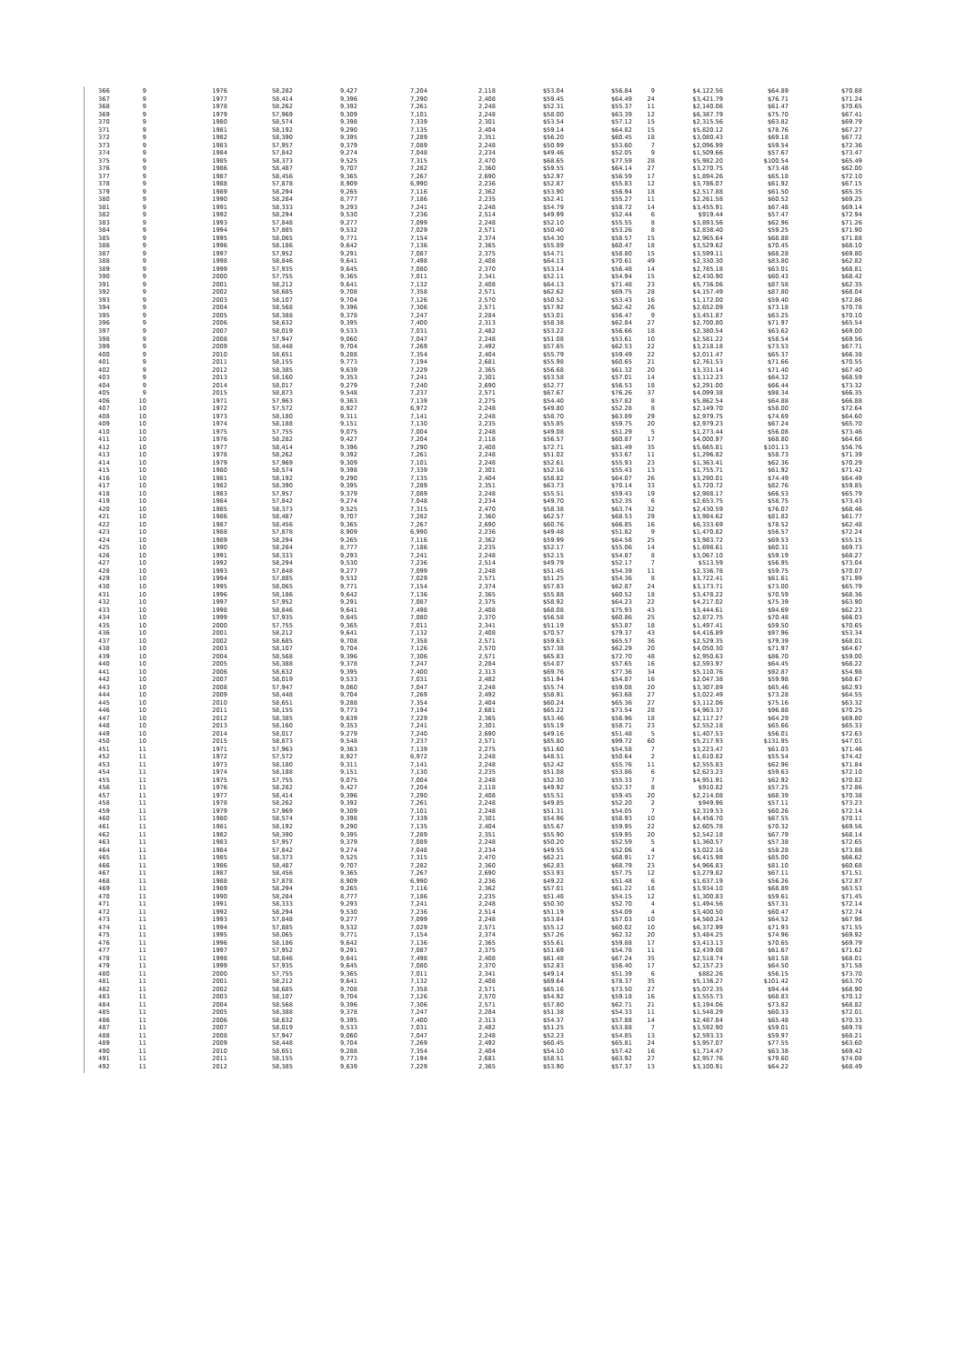| 366 | 9 | 1976 | 58,282 | 9,427 | 7,204 | 2,118 | $53.04 | $56.84 | 9 | $4,122.56 | $64.89 | $70.88 |
| 367 | 9 | 1977 | 58,414 | 9,396 | 7,290 | 2,408 | $59.45 | $64.49 | 24 | $3,421.79 | $76.71 | $71.24 |
| 368 | 9 | 1978 | 58,262 | 9,392 | 7,261 | 2,248 | $52.31 | $55.37 | 11 | $2,140.06 | $61.47 | $70.65 |
| 369 | 9 | 1979 | 57,969 | 9,309 | 7,101 | 2,248 | $58.00 | $63.39 | 12 | $6,387.79 | $75.70 | $67.41 |
| 370 | 9 | 1980 | 58,574 | 9,398 | 7,339 | 2,301 | $53.54 | $57.12 | 15 | $2,315.56 | $63.82 | $69.79 |
| 371 | 9 | 1981 | 58,192 | 9,290 | 7,135 | 2,404 | $59.14 | $64.82 | 15 | $5,820.12 | $78.76 | $67.27 |
| 372 | 9 | 1982 | 58,390 | 9,395 | 7,289 | 2,351 | $56.20 | $60.45 | 18 | $3,080.43 | $69.18 | $67.72 |
| 373 | 9 | 1983 | 57,957 | 9,379 | 7,089 | 2,248 | $50.99 | $53.60 | 7 | $2,096.99 | $59.54 | $72.36 |
| 374 | 9 | 1984 | 57,842 | 9,274 | 7,048 | 2,234 | $49.46 | $52.05 | 9 | $1,509.66 | $57.67 | $73.47 |
| 375 | 9 | 1985 | 58,373 | 9,525 | 7,315 | 2,470 | $68.65 | $77.59 | 28 | $5,982.20 | $100.54 | $65.49 |
| 376 | 9 | 1986 | 58,487 | 9,707 | 7,282 | 2,360 | $59.55 | $64.14 | 27 | $3,270.75 | $73.48 | $62.00 |
| 377 | 9 | 1987 | 58,456 | 9,365 | 7,267 | 2,690 | $52.97 | $56.59 | 17 | $1,894.26 | $65.18 | $72.10 |
| 378 | 9 | 1988 | 57,878 | 8,909 | 6,990 | 2,236 | $52.87 | $55.83 | 12 | $3,786.07 | $61.92 | $67.15 |
| 379 | 9 | 1989 | 58,294 | 9,265 | 7,116 | 2,362 | $53.90 | $56.94 | 18 | $2,517.88 | $61.50 | $65.35 |
| 380 | 9 | 1990 | 58,284 | 8,777 | 7,186 | 2,235 | $52.41 | $55.27 | 11 | $2,261.58 | $60.52 | $69.25 |
| 381 | 9 | 1991 | 58,333 | 9,293 | 7,241 | 2,248 | $54.79 | $58.72 | 14 | $3,455.91 | $67.48 | $69.14 |
| 382 | 9 | 1992 | 58,294 | 9,530 | 7,236 | 2,514 | $49.99 | $52.44 | 6 | $919.44 | $57.47 | $72.94 |
| 383 | 9 | 1993 | 57,848 | 9,277 | 7,099 | 2,248 | $52.10 | $55.55 | 8 | $3,893.56 | $62.96 | $71.26 |
| 384 | 9 | 1994 | 57,885 | 9,532 | 7,029 | 2,571 | $50.40 | $53.26 | 8 | $2,838.40 | $59.25 | $71.90 |
| 385 | 9 | 1995 | 58,065 | 9,771 | 7,154 | 2,374 | $54.30 | $58.57 | 15 | $2,965.64 | $68.88 | $71.88 |
| 386 | 9 | 1996 | 58,186 | 9,642 | 7,136 | 2,365 | $55.89 | $60.47 | 18 | $3,529.62 | $70.45 | $68.10 |
| 387 | 9 | 1997 | 57,952 | 9,291 | 7,087 | 2,375 | $54.71 | $58.80 | 15 | $3,599.11 | $68.28 | $69.80 |
| 388 | 9 | 1998 | 58,846 | 9,641 | 7,498 | 2,408 | $64.13 | $70.61 | 49 | $2,330.30 | $83.80 | $62.82 |
| 389 | 9 | 1999 | 57,935 | 9,645 | 7,080 | 2,370 | $53.14 | $56.48 | 14 | $2,785.18 | $63.01 | $68.81 |
| 390 | 9 | 2000 | 57,755 | 9,365 | 7,011 | 2,341 | $52.11 | $54.94 | 15 | $2,430.90 | $60.43 | $68.42 |
| 391 | 9 | 2001 | 58,212 | 9,641 | 7,132 | 2,408 | $64.13 | $71.48 | 23 | $5,736.06 | $87.58 | $62.35 |
| 392 | 9 | 2002 | 58,685 | 9,708 | 7,358 | 2,571 | $62.62 | $69.75 | 28 | $4,157.49 | $87.80 | $68.04 |
| 393 | 9 | 2003 | 58,107 | 9,704 | 7,126 | 2,570 | $50.52 | $53.43 | 16 | $1,172.00 | $59.40 | $72.86 |
| 394 | 9 | 2004 | 58,568 | 9,396 | 7,306 | 2,571 | $57.92 | $62.42 | 26 | $2,652.09 | $73.18 | $70.78 |
| 395 | 9 | 2005 | 58,388 | 9,378 | 7,247 | 2,284 | $53.01 | $56.47 | 9 | $3,451.87 | $63.25 | $70.10 |
| 396 | 9 | 2006 | 58,632 | 9,395 | 7,400 | 2,313 | $58.38 | $62.84 | 27 | $2,700.80 | $71.97 | $65.54 |
| 397 | 9 | 2007 | 58,019 | 9,533 | 7,031 | 2,482 | $53.22 | $56.66 | 18 | $2,380.54 | $63.62 | $69.00 |
| 398 | 9 | 2008 | 57,947 | 9,060 | 7,047 | 2,248 | $51.08 | $53.61 | 10 | $2,581.22 | $58.54 | $69.56 |
| 399 | 9 | 2009 | 58,448 | 9,704 | 7,269 | 2,492 | $57.65 | $62.53 | 22 | $3,218.18 | $73.53 | $67.71 |
| 400 | 9 | 2010 | 58,651 | 9,288 | 7,354 | 2,404 | $55.79 | $59.49 | 22 | $2,011.47 | $65.37 | $66.38 |
| 401 | 9 | 2011 | 58,155 | 9,773 | 7,194 | 2,681 | $55.98 | $60.65 | 21 | $2,761.53 | $71.66 | $70.55 |
| 402 | 9 | 2012 | 58,385 | 9,639 | 7,229 | 2,365 | $56.68 | $61.32 | 20 | $3,331.14 | $71.40 | $67.40 |
| 403 | 9 | 2013 | 58,160 | 9,353 | 7,241 | 2,301 | $53.58 | $57.01 | 14 | $3,112.23 | $64.32 | $68.59 |
| 404 | 9 | 2014 | 58,017 | 9,279 | 7,240 | 2,690 | $52.77 | $56.53 | 18 | $2,291.00 | $66.44 | $73.32 |
| 405 | 9 | 2015 | 58,873 | 9,548 | 7,237 | 2,571 | $67.67 | $76.26 | 37 | $4,099.38 | $98.34 | $66.35 |
| 406 | 10 | 1971 | 57,963 | 9,363 | 7,139 | 2,275 | $54.40 | $57.82 | 8 | $5,862.54 | $64.88 | $66.88 |
| 407 | 10 | 1972 | 57,572 | 8,927 | 6,972 | 2,248 | $49.80 | $52.28 | 8 | $2,149.70 | $58.00 | $72.64 |
| 408 | 10 | 1973 | 58,180 | 9,311 | 7,141 | 2,248 | $58.70 | $63.89 | 29 | $2,979.75 | $74.69 | $64.60 |
| 409 | 10 | 1974 | 58,188 | 9,151 | 7,130 | 2,235 | $55.85 | $59.75 | 20 | $2,979.23 | $67.24 | $65.70 |
| 410 | 10 | 1975 | 57,755 | 9,075 | 7,004 | 2,248 | $49.08 | $51.29 | 5 | $1,273.44 | $56.08 | $73.46 |
| 411 | 10 | 1976 | 58,282 | 9,427 | 7,204 | 2,118 | $56.57 | $60.87 | 17 | $4,000.97 | $68.80 | $64.68 |
| 412 | 10 | 1977 | 58,414 | 9,396 | 7,290 | 2,408 | $72.71 | $81.49 | 35 | $5,665.81 | $101.13 | $56.76 |
| 413 | 10 | 1978 | 58,262 | 9,392 | 7,261 | 2,248 | $51.02 | $53.67 | 11 | $1,296.82 | $58.73 | $71.39 |
| 414 | 10 | 1979 | 57,969 | 9,309 | 7,101 | 2,248 | $52.61 | $55.93 | 23 | $1,363.41 | $62.36 | $70.29 |
| 415 | 10 | 1980 | 58,574 | 9,398 | 7,339 | 2,301 | $52.16 | $55.43 | 13 | $1,755.71 | $61.92 | $71.42 |
| 416 | 10 | 1981 | 58,192 | 9,290 | 7,135 | 2,404 | $58.82 | $64.07 | 26 | $3,290.01 | $74.49 | $64.49 |
| 417 | 10 | 1982 | 58,390 | 9,395 | 7,289 | 2,351 | $63.73 | $70.14 | 33 | $3,720.72 | $82.76 | $59.85 |
| 418 | 10 | 1983 | 57,957 | 9,379 | 7,089 | 2,248 | $55.51 | $59.43 | 19 | $2,988.17 | $66.53 | $65.79 |
| 419 | 10 | 1984 | 57,842 | 9,274 | 7,048 | 2,234 | $49.70 | $52.35 | 6 | $2,653.75 | $58.75 | $73.43 |
| 420 | 10 | 1985 | 58,373 | 9,525 | 7,315 | 2,470 | $58.38 | $63.74 | 32 | $2,430.59 | $76.07 | $68.46 |
| 421 | 10 | 1986 | 58,487 | 9,707 | 7,282 | 2,360 | $62.57 | $68.53 | 29 | $3,984.62 | $81.82 | $61.77 |
| 422 | 10 | 1987 | 58,456 | 9,365 | 7,267 | 2,690 | $60.76 | $66.85 | 16 | $6,333.69 | $78.52 | $62.48 |
| 423 | 10 | 1988 | 57,878 | 8,909 | 6,990 | 2,236 | $49.48 | $51.82 | 9 | $1,470.82 | $56.57 | $72.24 |
| 424 | 10 | 1989 | 58,294 | 9,265 | 7,116 | 2,362 | $59.99 | $64.58 | 25 | $3,983.72 | $69.53 | $55.15 |
| 425 | 10 | 1990 | 58,284 | 8,777 | 7,186 | 2,235 | $52.17 | $55.06 | 14 | $1,698.61 | $60.31 | $69.73 |
| 426 | 10 | 1991 | 58,333 | 9,293 | 7,241 | 2,248 | $52.15 | $54.87 | 8 | $3,067.10 | $59.19 | $68.27 |
| 427 | 10 | 1992 | 58,294 | 9,530 | 7,236 | 2,514 | $49.79 | $52.17 | 7 | $513.59 | $56.95 | $73.04 |
| 428 | 10 | 1993 | 57,848 | 9,277 | 7,099 | 2,248 | $51.45 | $54.39 | 11 | $2,336.78 | $59.75 | $70.07 |
| 429 | 10 | 1994 | 57,885 | 9,532 | 7,029 | 2,571 | $51.25 | $54.36 | 8 | $3,722.41 | $61.61 | $71.99 |
| 430 | 10 | 1995 | 58,065 | 9,771 | 7,154 | 2,374 | $57.83 | $62.87 | 24 | $3,173.71 | $73.00 | $65.79 |
| 431 | 10 | 1996 | 58,186 | 9,642 | 7,136 | 2,365 | $55.88 | $60.52 | 18 | $3,478.22 | $70.59 | $68.36 |
| 432 | 10 | 1997 | 57,952 | 9,291 | 7,087 | 2,375 | $58.92 | $64.23 | 22 | $4,217.02 | $75.39 | $63.90 |
| 433 | 10 | 1998 | 58,846 | 9,641 | 7,498 | 2,408 | $68.08 | $75.93 | 43 | $3,444.61 | $94.69 | $62.23 |
| 434 | 10 | 1999 | 57,935 | 9,645 | 7,080 | 2,370 | $56.58 | $60.86 | 25 | $2,872.75 | $70.48 | $66.03 |
| 435 | 10 | 2000 | 57,755 | 9,365 | 7,011 | 2,341 | $51.19 | $53.87 | 18 | $1,497.41 | $59.50 | $70.65 |
| 436 | 10 | 2001 | 58,212 | 9,641 | 7,132 | 2,408 | $70.57 | $79.37 | 43 | $4,416.89 | $97.96 | $53.34 |
| 437 | 10 | 2002 | 58,685 | 9,708 | 7,358 | 2,571 | $59.63 | $65.57 | 36 | $2,529.35 | $79.39 | $68.01 |
| 438 | 10 | 2003 | 58,107 | 9,704 | 7,126 | 2,570 | $57.38 | $62.29 | 20 | $4,050.30 | $71.97 | $64.67 |
| 439 | 10 | 2004 | 58,568 | 9,396 | 7,306 | 2,571 | $65.83 | $72.70 | 48 | $2,950.63 | $86.70 | $59.00 |
| 440 | 10 | 2005 | 58,388 | 9,378 | 7,247 | 2,284 | $54.07 | $57.65 | 16 | $2,593.97 | $64.45 | $68.22 |
| 441 | 10 | 2006 | 58,632 | 9,395 | 7,400 | 2,313 | $69.76 | $77.36 | 34 | $5,110.76 | $92.87 | $54.98 |
| 442 | 10 | 2007 | 58,019 | 9,533 | 7,031 | 2,482 | $51.94 | $54.87 | 16 | $2,047.38 | $59.98 | $68.67 |
| 443 | 10 | 2008 | 57,947 | 9,060 | 7,047 | 2,248 | $55.74 | $59.08 | 20 | $3,307.89 | $65.46 | $62.93 |
| 444 | 10 | 2009 | 58,448 | 9,704 | 7,269 | 2,492 | $58.91 | $63.68 | 27 | $3,022.49 | $73.28 | $64.55 |
| 445 | 10 | 2010 | 58,651 | 9,288 | 7,354 | 2,404 | $60.24 | $65.36 | 27 | $3,112.06 | $75.16 | $63.32 |
| 446 | 10 | 2011 | 58,155 | 9,773 | 7,194 | 2,681 | $65.22 | $73.54 | 28 | $4,963.37 | $96.88 | $70.25 |
| 447 | 10 | 2012 | 58,385 | 9,639 | 7,229 | 2,365 | $53.46 | $56.96 | 18 | $2,117.27 | $64.29 | $69.80 |
| 448 | 10 | 2013 | 58,160 | 9,353 | 7,241 | 2,301 | $55.19 | $58.71 | 23 | $2,552.18 | $65.66 | $65.33 |
| 449 | 10 | 2014 | 58,017 | 9,279 | 7,240 | 2,690 | $49.16 | $51.48 | 5 | $1,407.53 | $56.01 | $72.63 |
| 450 | 10 | 2015 | 58,873 | 9,548 | 7,237 | 2,571 | $85.80 | $99.72 | 60 | $5,217.93 | $131.95 | $47.01 |
| 451 | 11 | 1971 | 57,963 | 9,363 | 7,139 | 2,275 | $51.60 | $54.58 | 7 | $3,223.47 | $61.03 | $71.46 |
| 452 | 11 | 1972 | 57,572 | 8,927 | 6,972 | 2,248 | $48.51 | $50.64 | 2 | $1,610.82 | $55.54 | $74.42 |
| 453 | 11 | 1973 | 58,180 | 9,311 | 7,141 | 2,248 | $52.42 | $55.76 | 11 | $2,555.83 | $62.96 | $71.84 |
| 454 | 11 | 1974 | 58,188 | 9,151 | 7,130 | 2,235 | $51.08 | $53.86 | 6 | $2,623.23 | $59.63 | $72.10 |
| 455 | 11 | 1975 | 57,755 | 9,075 | 7,004 | 2,248 | $52.30 | $55.33 | 7 | $4,951.91 | $62.92 | $70.82 |
| 456 | 11 | 1976 | 58,282 | 9,427 | 7,204 | 2,118 | $49.92 | $52.37 | 8 | $910.82 | $57.25 | $72.86 |
| 457 | 11 | 1977 | 58,414 | 9,396 | 7,290 | 2,408 | $55.51 | $59.45 | 20 | $2,214.08 | $68.39 | $70.38 |
| 458 | 11 | 1978 | 58,262 | 9,392 | 7,261 | 2,248 | $49.85 | $52.20 | 2 | $949.96 | $57.11 | $73.23 |
| 459 | 11 | 1979 | 57,969 | 9,309 | 7,101 | 2,248 | $51.31 | $54.05 | 7 | $2,319.53 | $60.26 | $72.14 |
| 460 | 11 | 1980 | 58,574 | 9,398 | 7,339 | 2,301 | $54.96 | $58.93 | 10 | $4,456.70 | $67.55 | $70.11 |
| 461 | 11 | 1981 | 58,192 | 9,290 | 7,135 | 2,404 | $55.67 | $59.95 | 22 | $2,605.78 | $70.32 | $69.56 |
| 462 | 11 | 1982 | 58,390 | 9,395 | 7,289 | 2,351 | $55.90 | $59.95 | 20 | $2,542.18 | $67.79 | $68.14 |
| 463 | 11 | 1983 | 57,957 | 9,379 | 7,089 | 2,248 | $50.20 | $52.59 | 5 | $1,360.57 | $57.38 | $72.65 |
| 464 | 11 | 1984 | 57,842 | 9,274 | 7,048 | 2,234 | $49.55 | $52.06 | 4 | $3,022.16 | $58.28 | $73.88 |
| 465 | 11 | 1985 | 58,373 | 9,525 | 7,315 | 2,470 | $62.21 | $68.91 | 17 | $6,415.98 | $85.00 | $66.62 |
| 466 | 11 | 1986 | 58,487 | 9,707 | 7,282 | 2,360 | $62.83 | $68.79 | 23 | $4,966.83 | $81.10 | $60.68 |
| 467 | 11 | 1987 | 58,456 | 9,365 | 7,267 | 2,690 | $53.93 | $57.75 | 12 | $3,279.82 | $67.11 | $71.51 |
| 468 | 11 | 1988 | 57,878 | 8,909 | 6,990 | 2,236 | $49.22 | $51.48 | 6 | $1,637.19 | $56.26 | $72.87 |
| 469 | 11 | 1989 | 58,294 | 9,265 | 7,116 | 2,362 | $57.01 | $61.22 | 18 | $3,934.10 | $68.89 | $63.53 |
| 470 | 11 | 1990 | 58,284 | 8,777 | 7,186 | 2,235 | $51.48 | $54.15 | 12 | $1,300.83 | $59.61 | $71.45 |
| 471 | 11 | 1991 | 58,333 | 9,293 | 7,241 | 2,248 | $50.30 | $52.70 | 4 | $1,494.56 | $57.31 | $72.14 |
| 472 | 11 | 1992 | 58,294 | 9,530 | 7,236 | 2,514 | $51.19 | $54.09 | 4 | $3,400.50 | $60.47 | $72.74 |
| 473 | 11 | 1993 | 57,848 | 9,277 | 7,099 | 2,248 | $53.84 | $57.03 | 10 | $4,560.24 | $64.52 | $67.98 |
| 474 | 11 | 1994 | 57,885 | 9,532 | 7,029 | 2,571 | $55.12 | $60.02 | 10 | $6,372.99 | $71.93 | $71.55 |
| 475 | 11 | 1995 | 58,065 | 9,771 | 7,154 | 2,374 | $57.26 | $62.32 | 20 | $3,484.25 | $74.96 | $69.92 |
| 476 | 11 | 1996 | 58,186 | 9,642 | 7,136 | 2,365 | $55.61 | $59.88 | 17 | $3,413.13 | $70.65 | $69.79 |
| 477 | 11 | 1997 | 57,952 | 9,291 | 7,087 | 2,375 | $51.69 | $54.78 | 11 | $2,439.08 | $61.67 | $71.62 |
| 478 | 11 | 1998 | 58,846 | 9,641 | 7,498 | 2,408 | $61.48 | $67.24 | 35 | $2,518.74 | $81.58 | $68.01 |
| 479 | 11 | 1999 | 57,935 | 9,645 | 7,080 | 2,370 | $52.83 | $56.40 | 17 | $2,157.23 | $64.50 | $71.58 |
| 480 | 11 | 2000 | 57,755 | 9,365 | 7,011 | 2,341 | $49.14 | $51.39 | 6 | $882.26 | $56.15 | $73.70 |
| 481 | 11 | 2001 | 58,212 | 9,641 | 7,132 | 2,408 | $69.64 | $78.37 | 35 | $5,136.27 | $101.42 | $63.70 |
| 482 | 11 | 2002 | 58,685 | 9,708 | 7,358 | 2,571 | $65.16 | $73.50 | 27 | $5,072.35 | $94.44 | $68.90 |
| 483 | 11 | 2003 | 58,107 | 9,704 | 7,126 | 2,570 | $54.92 | $59.18 | 16 | $3,555.73 | $68.83 | $70.12 |
| 484 | 11 | 2004 | 58,568 | 9,396 | 7,306 | 2,571 | $57.80 | $62.71 | 21 | $3,194.06 | $73.82 | $68.82 |
| 485 | 11 | 2005 | 58,388 | 9,378 | 7,247 | 2,284 | $51.38 | $54.33 | 11 | $1,548.29 | $60.33 | $72.01 |
| 486 | 11 | 2006 | 58,632 | 9,395 | 7,400 | 2,313 | $54.37 | $57.88 | 14 | $2,487.84 | $65.48 | $70.33 |
| 487 | 11 | 2007 | 58,019 | 9,533 | 7,031 | 2,482 | $51.25 | $53.88 | 7 | $3,592.90 | $59.01 | $69.78 |
| 488 | 11 | 2008 | 57,947 | 9,060 | 7,047 | 2,248 | $52.23 | $54.85 | 13 | $2,593.33 | $59.97 | $68.21 |
| 489 | 11 | 2009 | 58,448 | 9,704 | 7,269 | 2,492 | $60.45 | $65.81 | 24 | $3,957.07 | $77.55 | $63.60 |
| 490 | 11 | 2010 | 58,651 | 9,288 | 7,354 | 2,404 | $54.10 | $57.42 | 16 | $1,714.47 | $63.38 | $69.42 |
| 491 | 11 | 2011 | 58,155 | 9,773 | 7,194 | 2,681 | $58.51 | $63.92 | 27 | $2,957.76 | $79.60 | $74.08 |
| 492 | 11 | 2012 | 58,385 | 9,639 | 7,229 | 2,365 | $53.90 | $57.37 | 13 | $3,100.91 | $64.22 | $68.49 |